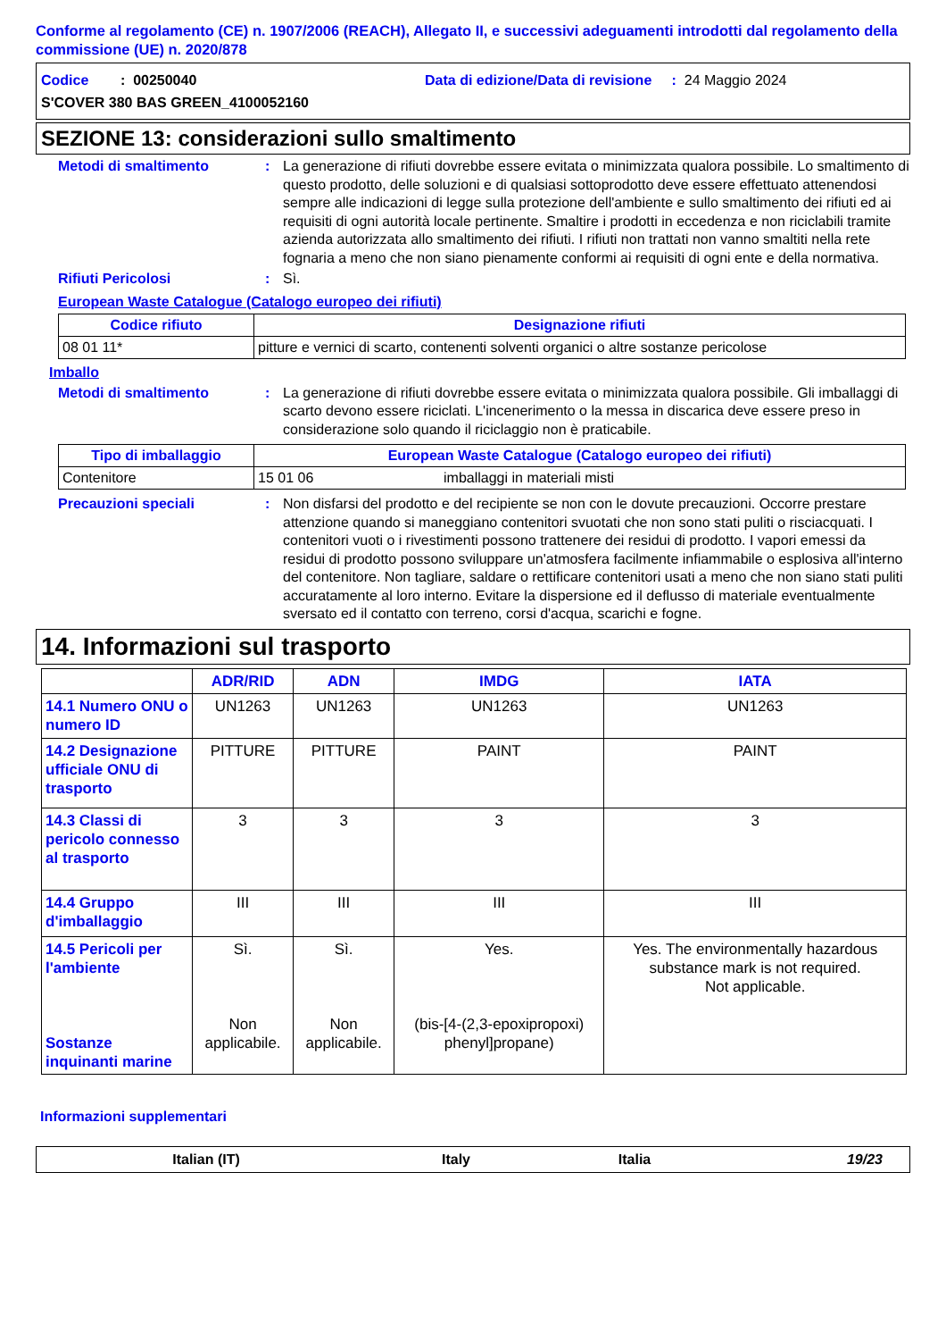Conforme al regolamento (CE) n. 1907/2006 (REACH), Allegato II, e successivi adeguamenti introdotti dal regolamento della commissione (UE) n. 2020/878
Codice : 00250040 Data di edizione/Data di revisione : 24 Maggio 2024
S'COVER 380 BAS GREEN_4100052160
SEZIONE 13: considerazioni sullo smaltimento
Metodi di smaltimento: La generazione di rifiuti dovrebbe essere evitata o minimizzata qualora possibile. Lo smaltimento di questo prodotto, delle soluzioni e di qualsiasi sottoprodotto deve essere effettuato attenendosi sempre alle indicazioni di legge sulla protezione dell'ambiente e sullo smaltimento dei rifiuti ed ai requisiti di ogni autorità locale pertinente. Smaltire i prodotti in eccedenza e non riciclabili tramite azienda autorizzata allo smaltimento dei rifiuti. I rifiuti non trattati non vanno smaltiti nella rete fognaria a meno che non siano pienamente conformi ai requisiti di ogni ente e della normativa.
Rifiuti Pericolosi: Sì.
European Waste Catalogue (Catalogo europeo dei rifiuti)
| Codice rifiuto | Designazione rifiuti |
| --- | --- |
| 08 01 11* | pitture e vernici di scarto, contenenti solventi organici o altre sostanze pericolose |
Imballo
Metodi di smaltimento: La generazione di rifiuti dovrebbe essere evitata o minimizzata qualora possibile. Gli imballaggi di scarto devono essere riciclati. L'incenerimento o la messa in discarica deve essere preso in considerazione solo quando il riciclaggio non è praticabile.
| Tipo di imballaggio | European Waste Catalogue (Catalogo europeo dei rifiuti) | |
| --- | --- | --- |
| Contenitore | 15 01 06 | imballaggi in materiali misti |
Precauzioni speciali: Non disfarsi del prodotto e del recipiente se non con le dovute precauzioni. Occorre prestare attenzione quando si maneggiano contenitori svuotati che non sono stati puliti o risciacquati. I contenitori vuoti o i rivestimenti possono trattenere dei residui di prodotto. I vapori emessi da residui di prodotto possono sviluppare un'atmosfera facilmente infiammabile o esplosiva all'interno del contenitore. Non tagliare, saldare o rettificare contenitori usati a meno che non siano stati puliti accuratamente al loro interno. Evitare la dispersione ed il deflusso di materiale eventualmente sversato ed il contatto con terreno, corsi d'acqua, scarichi e fogne.
14. Informazioni sul trasporto
| | ADR/RID | ADN | IMDG | IATA |
| --- | --- | --- | --- | --- |
| 14.1 Numero ONU o numero ID | UN1263 | UN1263 | UN1263 | UN1263 |
| 14.2 Designazione ufficiale ONU di trasporto | PITTURE | PITTURE | PAINT | PAINT |
| 14.3 Classi di pericolo connesso al trasporto | 3 | 3 | 3 | 3 |
| 14.4 Gruppo d'imballaggio | III | III | III | III |
| 14.5 Pericoli per l'ambiente Sostanze inquinanti marine | Sì. Non applicabile. | Sì. Non applicabile. | Yes. (bis-[4-(2,3-epoxipropoxi) phenyl]propane) | Yes. The environmentally hazardous substance mark is not required. Not applicable. |
Informazioni supplementari
Italian (IT) Italy Italia 19/23